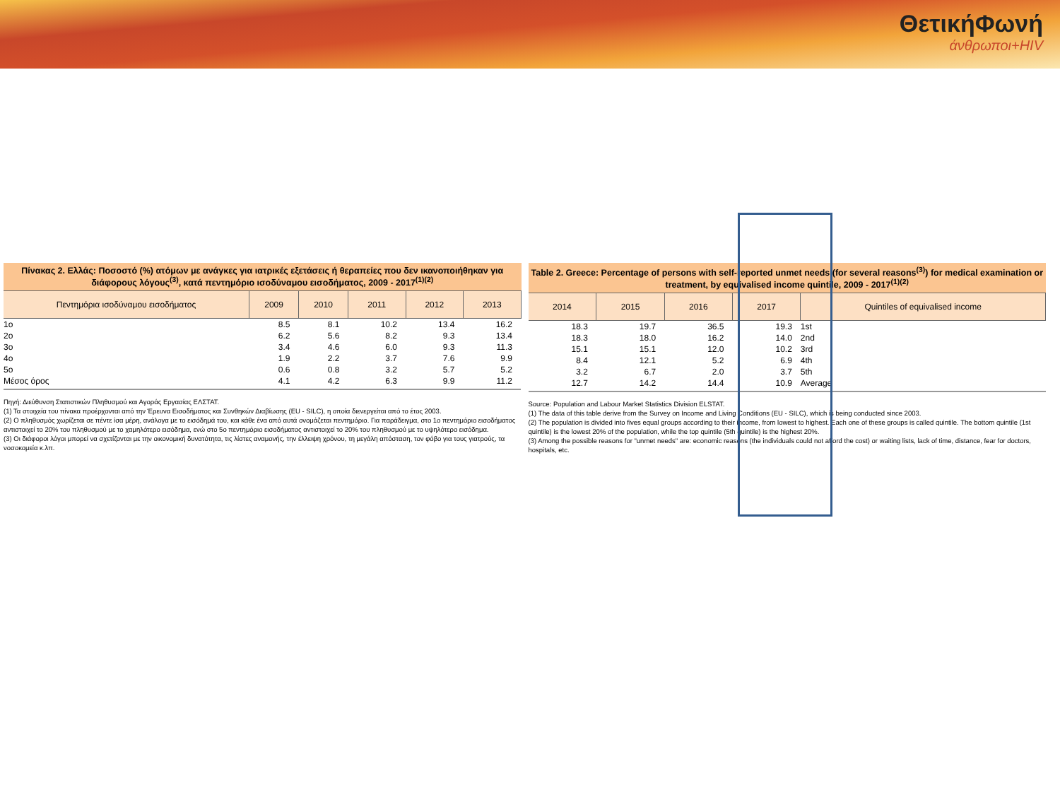ΘετικήΦωνή
άνθρωποι+HIV
Πίνακας 2. Ελλάς: Ποσοστό (%) ατόμων με ανάγκες για ιατρικές εξετάσεις ή θεραπείες που δεν ικανοποιήθηκαν για διάφορους λόγους<sup>(3)</sup>, κατά πεντημόριο ισοδύναμου εισοδήματος, 2009 - 2017<sup>(1)(2)</sup>
| Πεντημόρια ισοδύναμου εισοδήματος | 2009 | 2010 | 2011 | 2012 | 2013 |
| --- | --- | --- | --- | --- | --- |
| 1ο | 8.5 | 8.1 | 10.2 | 13.4 | 16.2 |
| 2ο | 6.2 | 5.6 | 8.2 | 9.3 | 13.4 |
| 3ο | 3.4 | 4.6 | 6.0 | 9.3 | 11.3 |
| 4ο | 1.9 | 2.2 | 3.7 | 7.6 | 9.9 |
| 5ο | 0.6 | 0.8 | 3.2 | 5.7 | 5.2 |
| Μέσος όρος | 4.1 | 4.2 | 6.3 | 9.9 | 11.2 |
Πηγή: Διεύθυνση Στατιστικών Πληθυσμού και Αγοράς Εργασίας ΕΛΣΤΑΤ.
(1) Τα στοιχεία του πίνακα προέρχονται από την Έρευνα Εισοδήματος και Συνθηκών Διαβίωσης (EU - SILC), η οποία διενεργείται από το έτος 2003.
(2) Ο πληθυσμός χωρίζεται σε πέντε ίσα μέρη, ανάλογα με το εισόδημά του, και κάθε ένα από αυτά ονομάζεται πεντημόριο. Για παράδειγμα, στο 1ο πεντημόριο εισοδήματος αντιστοιχεί το 20% του πληθυσμού με το χαμηλότερο εισόδημα, ενώ στο 5ο πεντημόριο εισοδήματος αντιστοιχεί το 20% του πληθυσμού με το υψηλότερο εισόδημα.
(3) Οι διάφοροι λόγοι μπορεί να σχετίζονται με την οικονομική δυνατότητα, τις λίστες αναμονής, την έλλειψη χρόνου, τη μεγάλη απόσταση, τον φόβο για τους γιατρούς, τα νοσοκομεία κ.λπ.
Table 2. Greece: Percentage of persons with self-reported unmet needs (for several reasons<sup>(3)</sup>) for medical examination or treatment, by equivalised income quintile, 2009 - 2017<sup>(1)(2)</sup>
| 2014 | 2015 | 2016 | 2017 | Quintiles of equivalised income |
| --- | --- | --- | --- | --- |
| 18.3 | 19.7 | 36.5 | 19.3 | 1st |
| 18.3 | 18.0 | 16.2 | 14.0 | 2nd |
| 15.1 | 15.1 | 12.0 | 10.2 | 3rd |
| 8.4 | 12.1 | 5.2 | 6.9 | 4th |
| 3.2 | 6.7 | 2.0 | 3.7 | 5th |
| 12.7 | 14.2 | 14.4 | 10.9 | Average |
Source: Population and Labour Market Statistics Division ELSTAT.
(1) The data of this table derive from the Survey on Income and Living Conditions (EU - SILC), which is being conducted since 2003.
(2) The population is divided into fives equal groups according to their income, from lowest to highest. Each one of these groups is called quintile. The bottom quintile (1st quintile) is the lowest 20% of the population, while the top quintile (5th quintile) is the highest 20%.
(3) Among the possible reasons for "unmet needs" are: economic reasons (the individuals could not afford the cost) or waiting lists, lack of time, distance, fear for doctors, hospitals, etc.